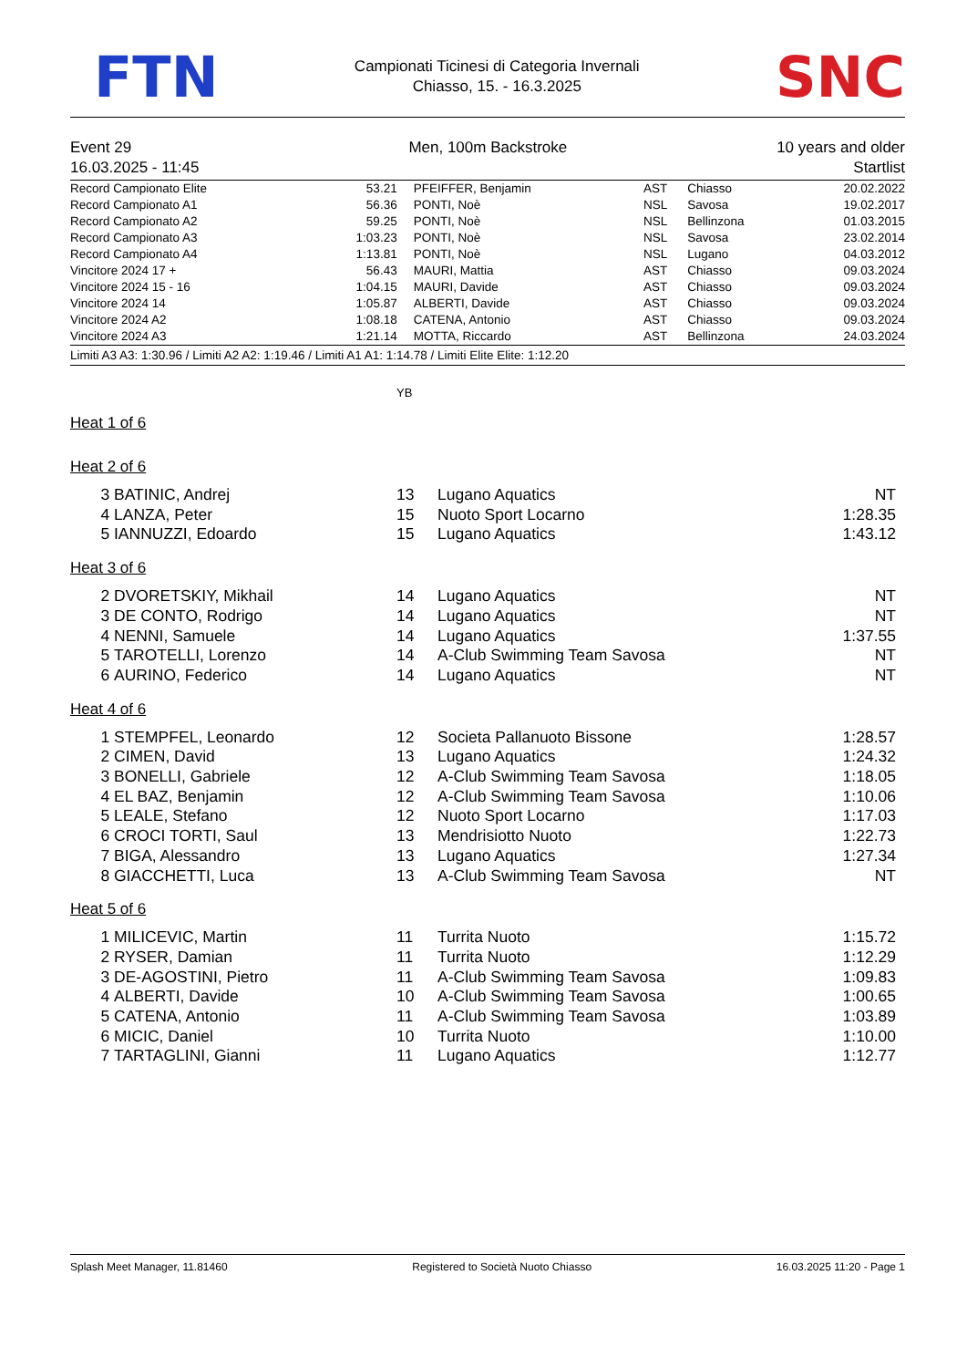FTN
Campionati Ticinesi di Categoria Invernali
Chiasso, 15. - 16.3.2025
SNC
Event 29
16.03.2025 - 11:45
Men, 100m Backstroke 10 years and older
Startlist
| Record Campionato Elite | 53.21 | PFEIFFER, Benjamin | AST | Chiasso | 20.02.2022 |
| Record Campionato A1 | 56.36 | PONTI, Noè | NSL | Savosa | 19.02.2017 |
| Record Campionato A2 | 59.25 | PONTI, Noè | NSL | Bellinzona | 01.03.2015 |
| Record Campionato A3 | 1:03.23 | PONTI, Noè | NSL | Savosa | 23.02.2014 |
| Record Campionato A4 | 1:13.81 | PONTI, Noè | NSL | Lugano | 04.03.2012 |
| Vincitore 2024 17 + | 56.43 | MAURI, Mattia | AST | Chiasso | 09.03.2024 |
| Vincitore 2024 15 - 16 | 1:04.15 | MAURI, Davide | AST | Chiasso | 09.03.2024 |
| Vincitore 2024 14 | 1:05.87 | ALBERTI, Davide | AST | Chiasso | 09.03.2024 |
| Vincitore 2024 A2 | 1:08.18 | CATENA, Antonio | AST | Chiasso | 09.03.2024 |
| Vincitore 2024 A3 | 1:21.14 | MOTTA, Riccardo | AST | Bellinzona | 24.03.2024 |
Limiti A3 A3: 1:30.96 / Limiti A2 A2: 1:19.46 / Limiti A1 A1: 1:14.78 / Limiti Elite Elite: 1:12.20
YB
Heat 1 of 6
Heat 2 of 6
| 3 | BATINIC, Andrej | 13 | Lugano Aquatics | NT | |
| 4 | LANZA, Peter | 15 | Nuoto Sport Locarno | 1:28.35 | |
| 5 | IANNUZZI, Edoardo | 15 | Lugano Aquatics | 1:43.12 | |
Heat 3 of 6
| 2 | DVORETSKIY, Mikhail | 14 | Lugano Aquatics | NT | |
| 3 | DE CONTO, Rodrigo | 14 | Lugano Aquatics | NT | |
| 4 | NENNI, Samuele | 14 | Lugano Aquatics | 1:37.55 | |
| 5 | TAROTELLI, Lorenzo | 14 | A-Club Swimming Team Savosa | NT | |
| 6 | AURINO, Federico | 14 | Lugano Aquatics | NT | |
Heat 4 of 6
| 1 | STEMPFEL, Leonardo | 12 | Societa Pallanuoto Bissone | 1:28.57 | |
| 2 | CIMEN, David | 13 | Lugano Aquatics | 1:24.32 | |
| 3 | BONELLI, Gabriele | 12 | A-Club Swimming Team Savosa | 1:18.05 | |
| 4 | EL BAZ, Benjamin | 12 | A-Club Swimming Team Savosa | 1:10.06 | |
| 5 | LEALE, Stefano | 12 | Nuoto Sport Locarno | 1:17.03 | |
| 6 | CROCI TORTI, Saul | 13 | Mendrisiotto Nuoto | 1:22.73 | |
| 7 | BIGA, Alessandro | 13 | Lugano Aquatics | 1:27.34 | |
| 8 | GIACCHETTI, Luca | 13 | A-Club Swimming Team Savosa | NT | |
Heat 5 of 6
| 1 | MILICEVIC, Martin | 11 | Turrita Nuoto | 1:15.72 | |
| 2 | RYSER, Damian | 11 | Turrita Nuoto | 1:12.29 | |
| 3 | DE-AGOSTINI, Pietro | 11 | A-Club Swimming Team Savosa | 1:09.83 | |
| 4 | ALBERTI, Davide | 10 | A-Club Swimming Team Savosa | 1:00.65 | |
| 5 | CATENA, Antonio | 11 | A-Club Swimming Team Savosa | 1:03.89 | |
| 6 | MICIC, Daniel | 10 | Turrita Nuoto | 1:10.00 | |
| 7 | TARTAGLINI, Gianni | 11 | Lugano Aquatics | 1:12.77 | |
Splash Meet Manager, 11.81460 Registered to Società Nuoto Chiasso 16.03.2025 11:20 - Page 1